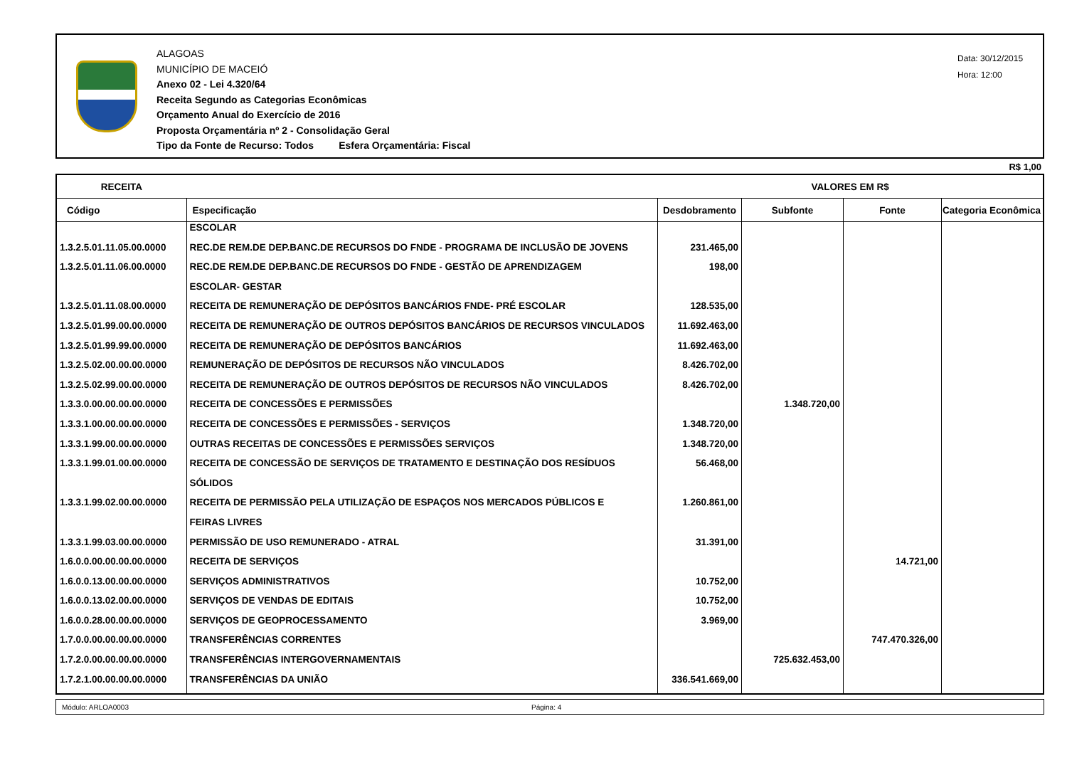ALAGOAS
MUNICÍPIO DE MACEIÓ
Anexo 02 - Lei 4.320/64
Receita Segundo as Categorias Econômicas
Orçamento Anual do Exercício de 2016
Proposta Orçamentária nº 2 - Consolidação Geral
Tipo da Fonte de Recurso: Todos Esfera Orçamentária: Fiscal
Data: 30/12/2015
Hora: 12:00
R$ 1,00
| RECEITA | | VALORES EM R$ | | | |
| --- | --- | --- | --- | --- | --- |
| Código | Especificação | Desdobramento | Subfonte | Fonte | Categoria Econômica |
| | ESCOLAR | | | | |
| 1.3.2.5.01.11.05.00.0000 | REC.DE REM.DE DEP.BANC.DE RECURSOS DO FNDE - PROGRAMA DE INCLUSÃO DE JOVENS | 231.465,00 | | | |
| 1.3.2.5.01.11.06.00.0000 | REC.DE REM.DE DEP.BANC.DE RECURSOS DO FNDE - GESTÃO DE APRENDIZAGEM | 198,00 | | | |
| | ESCOLAR- GESTAR | | | | |
| 1.3.2.5.01.11.08.00.0000 | RECEITA DE REMUNERAÇÃO DE DEPÓSITOS BANCÁRIOS FNDE- PRÉ ESCOLAR | 128.535,00 | | | |
| 1.3.2.5.01.99.00.00.0000 | RECEITA DE REMUNERAÇÃO DE OUTROS DEPÓSITOS BANCÁRIOS DE RECURSOS VINCULADOS | 11.692.463,00 | | | |
| 1.3.2.5.01.99.99.00.0000 | RECEITA DE REMUNERAÇÃO DE DEPÓSITOS BANCÁRIOS | 11.692.463,00 | | | |
| 1.3.2.5.02.00.00.00.0000 | REMUNERAÇÃO DE DEPÓSITOS DE RECURSOS NÃO VINCULADOS | 8.426.702,00 | | | |
| 1.3.2.5.02.99.00.00.0000 | RECEITA DE REMUNERAÇÃO DE OUTROS DEPÓSITOS DE RECURSOS NÃO VINCULADOS | 8.426.702,00 | | | |
| 1.3.3.0.00.00.00.00.0000 | RECEITA DE CONCESSÕES E PERMISSÕES | | 1.348.720,00 | | |
| 1.3.3.1.00.00.00.00.0000 | RECEITA DE CONCESSÕES E PERMISSÕES - SERVIÇOS | 1.348.720,00 | | | |
| 1.3.3.1.99.00.00.00.0000 | OUTRAS RECEITAS DE CONCESSÕES E PERMISSÕES SERVIÇOS | 1.348.720,00 | | | |
| 1.3.3.1.99.01.00.00.0000 | RECEITA DE CONCESSÃO DE SERVIÇOS DE TRATAMENTO E DESTINAÇÃO DOS RESÍDUOS | 56.468,00 | | | |
| | SÓLIDOS | | | | |
| 1.3.3.1.99.02.00.00.0000 | RECEITA DE PERMISSÃO PELA UTILIZAÇÃO DE ESPAÇOS NOS MERCADOS PÚBLICOS E | 1.260.861,00 | | | |
| | FEIRAS LIVRES | | | | |
| 1.3.3.1.99.03.00.00.0000 | PERMISSÃO DE USO REMUNERADO - ATRAL | 31.391,00 | | | |
| 1.6.0.0.00.00.00.00.0000 | RECEITA DE SERVIÇOS | | | 14.721,00 | |
| 1.6.0.0.13.00.00.00.0000 | SERVIÇOS ADMINISTRATIVOS | 10.752,00 | | | |
| 1.6.0.0.13.02.00.00.0000 | SERVIÇOS DE VENDAS DE EDITAIS | 10.752,00 | | | |
| 1.6.0.0.28.00.00.00.0000 | SERVIÇOS DE GEOPROCESSAMENTO | 3.969,00 | | | |
| 1.7.0.0.00.00.00.00.0000 | TRANSFERÊNCIAS CORRENTES | | | 747.470.326,00 | |
| 1.7.2.0.00.00.00.00.0000 | TRANSFERÊNCIAS INTERGOVERNAMENTAIS | | 725.632.453,00 | | |
| 1.7.2.1.00.00.00.00.0000 | TRANSFERÊNCIAS DA UNIÃO | 336.541.669,00 | | | |
Módulo: ARLOA0003 Página: 4